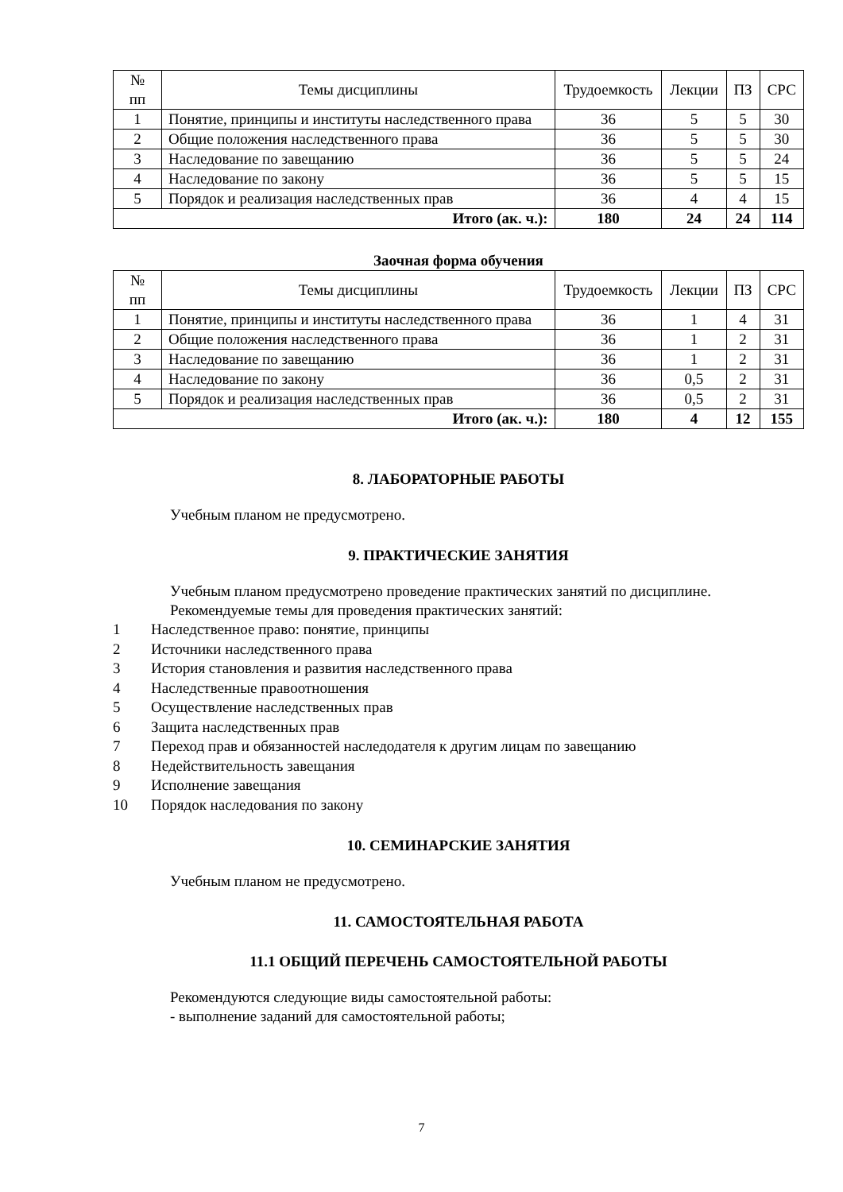| № пп | Темы дисциплины | Трудоемкость | Лекции | ПЗ | СРС |
| --- | --- | --- | --- | --- | --- |
| 1 | Понятие, принципы и институты наследственного права | 36 | 5 | 5 | 30 |
| 2 | Общие положения наследственного права | 36 | 5 | 5 | 30 |
| 3 | Наследование по завещанию | 36 | 5 | 5 | 24 |
| 4 | Наследование по закону | 36 | 5 | 5 | 15 |
| 5 | Порядок и реализация наследственных прав | 36 | 4 | 4 | 15 |
| Итого (ак. ч.): | | 180 | 24 | 24 | 114 |
Заочная форма обучения
| № пп | Темы дисциплины | Трудоемкость | Лекции | ПЗ | СРС |
| --- | --- | --- | --- | --- | --- |
| 1 | Понятие, принципы и институты наследственного права | 36 | 1 | 4 | 31 |
| 2 | Общие положения наследственного права | 36 | 1 | 2 | 31 |
| 3 | Наследование по завещанию | 36 | 1 | 2 | 31 |
| 4 | Наследование по закону | 36 | 0,5 | 2 | 31 |
| 5 | Порядок и реализация наследственных прав | 36 | 0,5 | 2 | 31 |
| Итого (ак. ч.): | | 180 | 4 | 12 | 155 |
8. ЛАБОРАТОРНЫЕ РАБОТЫ
Учебным планом не предусмотрено.
9. ПРАКТИЧЕСКИЕ ЗАНЯТИЯ
Учебным планом предусмотрено проведение практических занятий по дисциплине.
Рекомендуемые темы для проведения практических занятий:
1 Наследственное право: понятие, принципы
2 Источники наследственного права
3 История становления и развития наследственного права
4 Наследственные правоотношения
5 Осуществление наследственных прав
6 Защита наследственных прав
7 Переход прав и обязанностей наследодателя к другим лицам по завещанию
8 Недействительность завещания
9 Исполнение завещания
10 Порядок наследования по закону
10. СЕМИНАРСКИЕ ЗАНЯТИЯ
Учебным планом не предусмотрено.
11. САМОСТОЯТЕЛЬНАЯ РАБОТА
11.1 ОБЩИЙ ПЕРЕЧЕНЬ САМОСТОЯТЕЛЬНОЙ РАБОТЫ
Рекомендуются следующие виды самостоятельной работы:
- выполнение заданий для самостоятельной работы;
7